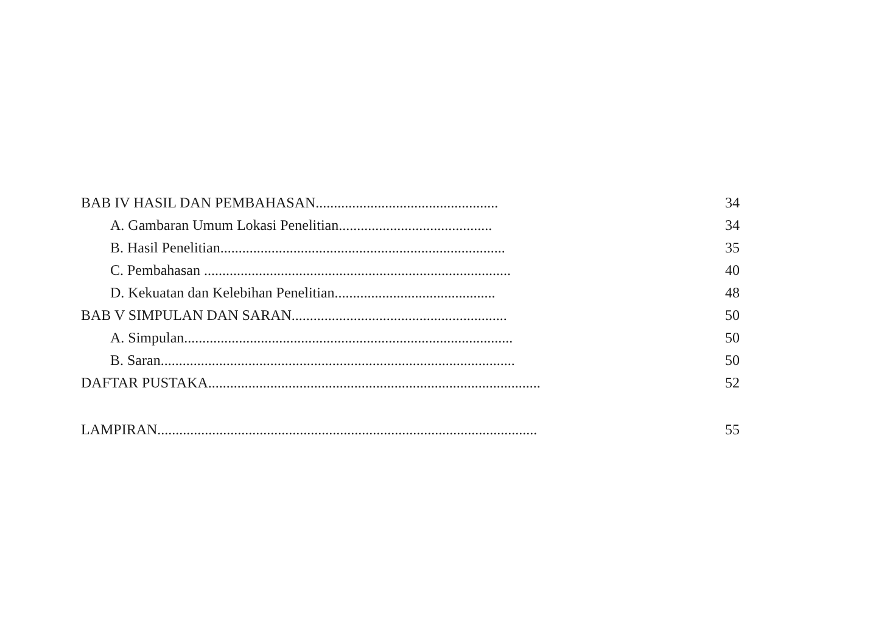BAB IV HASIL DAN PEMBAHASAN.................................................. 34
A. Gambaran Umum Lokasi Penelitian.......................................... 34
B. Hasil Penelitian.............................................................................. 35
C. Pembahasan .................................................................................... 40
D. Kekuatan dan Kelebihan Penelitian............................................ 48
BAB V SIMPULAN DAN SARAN........................................................... 50
A. Simpulan.......................................................................................... 50
B. Saran................................................................................................. 50
DAFTAR PUSTAKA........................................................................................... 52
LAMPIRAN........................................................................................................ 55